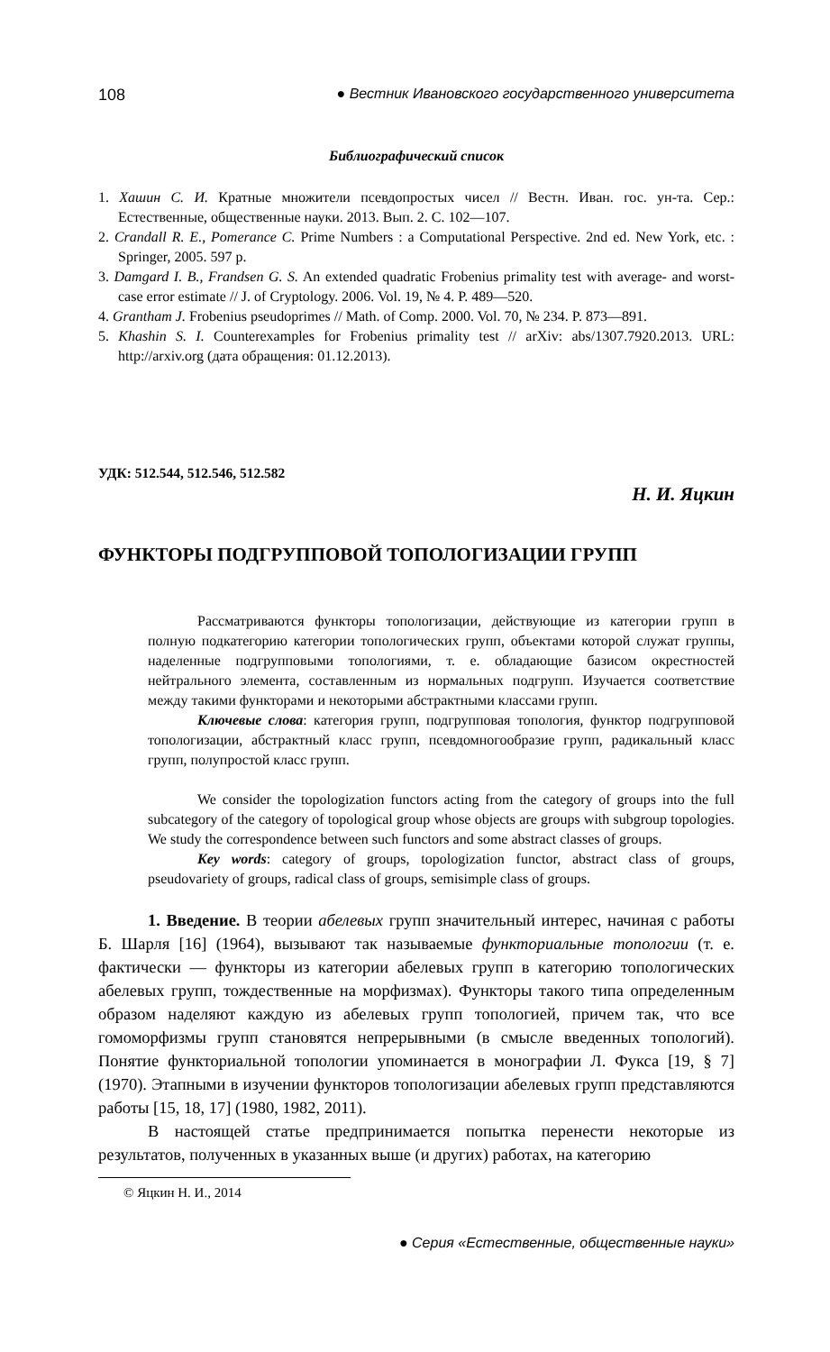108 ● Вестник Ивановского государственного университета
Библиографический список
1. Хашин С. И. Кратные множители псевдопростых чисел // Вестн. Иван. гос. ун-та. Сер.: Естественные, общественные науки. 2013. Вып. 2. С. 102—107.
2. Crandall R. E., Pomerance C. Prime Numbers : a Computational Perspective. 2nd ed. New York, etc. : Springer, 2005. 597 p.
3. Damgard I. B., Frandsen G. S. An extended quadratic Frobenius primality test with average- and worst-case error estimate // J. of Cryptology. 2006. Vol. 19, № 4. P. 489—520.
4. Grantham J. Frobenius pseudoprimes // Math. of Comp. 2000. Vol. 70, № 234. P. 873—891.
5. Khashin S. I. Counterexamples for Frobenius primality test // arXiv: abs/1307.7920.2013. URL: http://arxiv.org (дата обращения: 01.12.2013).
УДК: 512.544, 512.546, 512.582
Н. И. Яцкин
ФУНКТОРЫ ПОДГРУППОВОЙ ТОПОЛОГИЗАЦИИ ГРУПП
Рассматриваются функторы топологизации, действующие из категории групп в полную подкатегорию категории топологических групп, объектами которой служат группы, наделенные подгрупповыми топологиями, т. е. обладающие базисом окрестностей нейтрального элемента, составленным из нормальных подгрупп. Изучается соответствие между такими функторами и некоторыми абстрактными классами групп.
Ключевые слова: категория групп, подгрупповая топология, функтор подгрупповой топологизации, абстрактный класс групп, псевдомногообразие групп, радикальный класс групп, полупростой класс групп.
We consider the topologization functors acting from the category of groups into the full subcategory of the category of topological group whose objects are groups with subgroup topologies. We study the correspondence between such functors and some abstract classes of groups.
Key words: category of groups, topologization functor, abstract class of groups, pseudovariety of groups, radical class of groups, semisimple class of groups.
1. Введение. В теории абелевых групп значительный интерес, начиная с работы Б. Шарля [16] (1964), вызывают так называемые функториальные топологии (т. е. фактически — функторы из категории абелевых групп в категорию топологических абелевых групп, тождественные на морфизмах). Функторы такого типа определенным образом наделяют каждую из абелевых групп топологией, причем так, что все гомоморфизмы групп становятся непрерывными (в смысле введенных топологий). Понятие функториальной топологии упоминается в монографии Л. Фукса [19, § 7] (1970). Этапными в изучении функторов топологизации абелевых групп представляются работы [15, 18, 17] (1980, 1982, 2011).
В настоящей статье предпринимается попытка перенести некоторые из результатов, полученных в указанных выше (и других) работах, на категорию
© Яцкин Н. И., 2014
● Серия «Естественные, общественные науки»